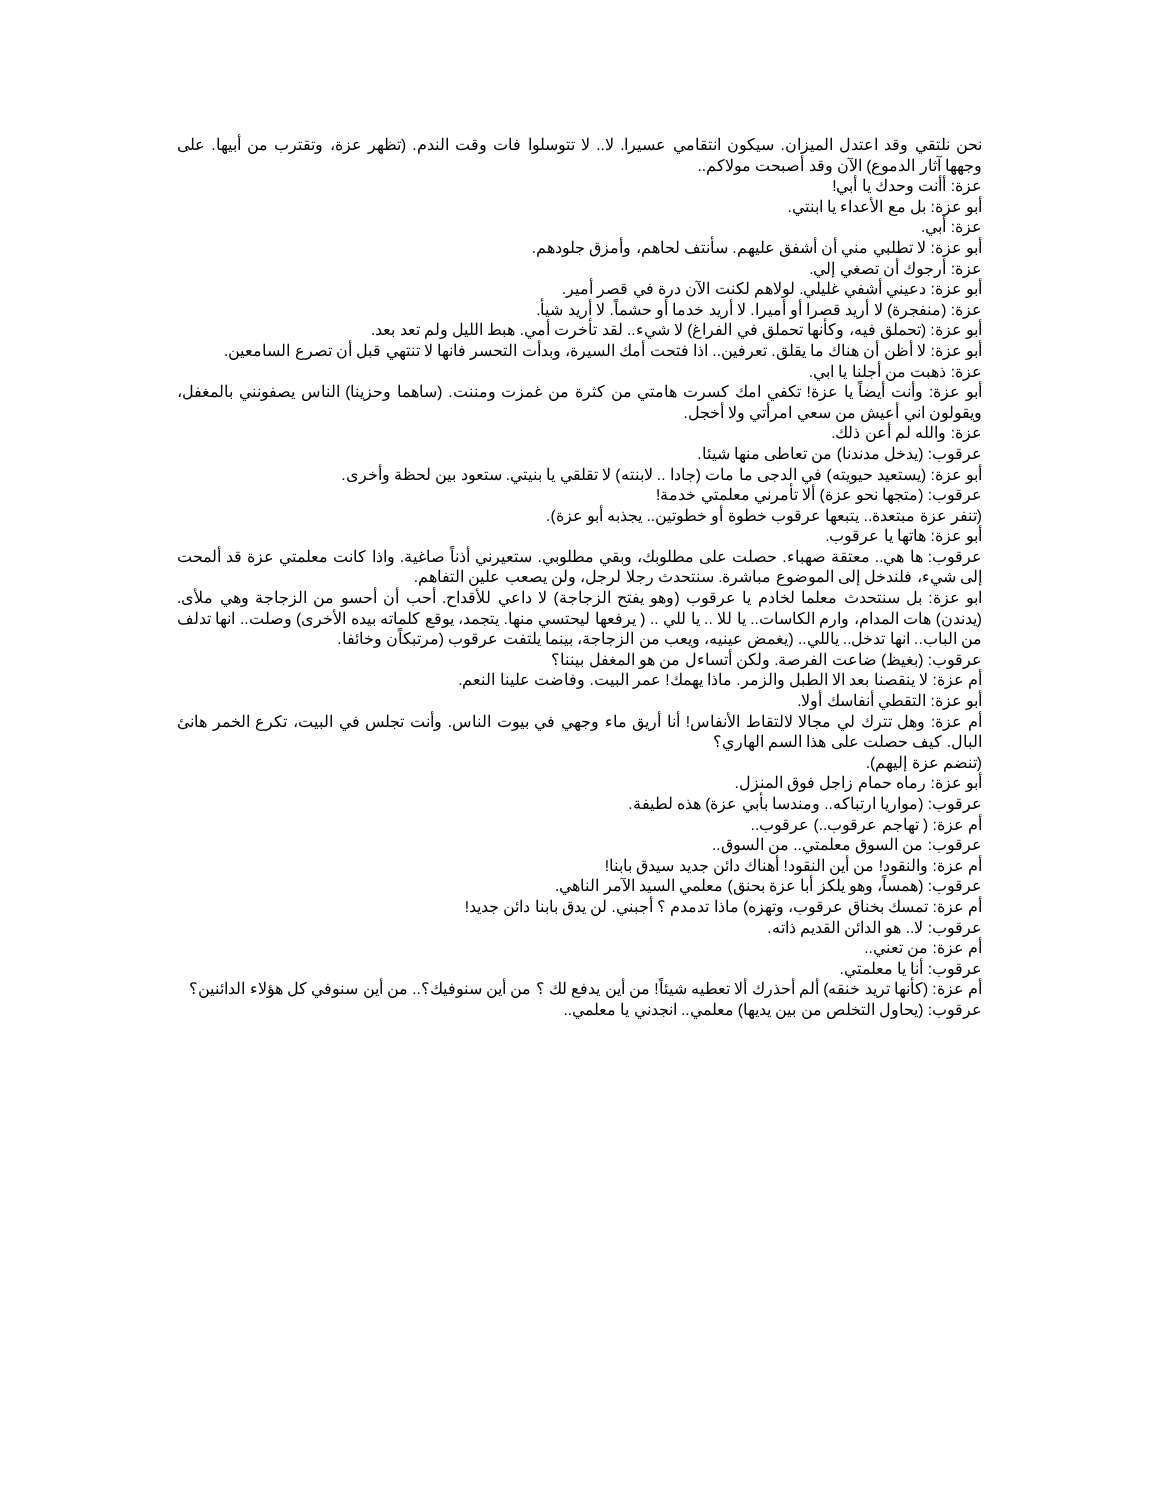نحن نلتقي وقد اعتدل الميزان. سيكون انتقامي عسيرا. لا.. لا تتوسلوا فات وقت الندم. (تظهر عزة، وتقترب من أبيها. على وجهها آثار الدموع) الآن وقد أصبحت مولاكم..
عزة: أأنت وحدك يا أبي!
أبو عزة: بل مع الأعداء يا ابنتي.
عزة: أبي.
أبو عزة: لا تطلبي مني أن أشفق عليهم. سأنتف لحاهم، وأمزق جلودهم.
عزة: أرجوك أن تصغي إلي.
أبو عزة: دعيني أشفي غليلي. لولاهم لكنت الآن درة في قصر أمير.
عزة: (منفجرة) لا أريد قصرا أو أميرا. لا أريد خدما أو حشماً. لا أريد شيأ.
أبو عزة: (تحملق فيه، وكأنها تحملق في الفراغ) لا شيء.. لقد تأخرت أمي. هبط الليل ولم تعد بعد.
أبو عزة: لا أظن أن هناك ما يقلق. تعرفين.. اذا فتحت أمك السيرة، وبدأت التحسر فانها لا تنتهي قبل أن تصرع السامعين.
عزة: ذهبت من أجلنا يا ابي.
أبو عزة: وأنت أيضاً يا عزة! تكفي امك كسرت هامتي من كثرة من غمزت ومننت. (ساهما وحزينا) الناس يصفونني بالمغفل، ويقولون اني أعيش من سعي امرأتي ولا أخجل.
عزة: والله لم أعن ذلك.
عرقوب: (يدخل مدندنا) من تعاطى منها شيئا.
أبو عزة: (يستعيد حيويته) في الدجى ما مات (جادا .. لابنته) لا تقلقي يا بنيتي. ستعود بين لحظة وأخرى.
عرقوب: (متجها نحو عزة) ألا تأمرني معلمتي خدمة!
(تنفر عزة مبتعدة.. يتبعها عرقوب خطوة أو خطوتين.. يجذبه أبو عزة).
أبو عزة: هاتها يا عرقوب.
عرقوب: ها هي.. معتقة صهباء. حصلت على مطلوبك، وبقي مطلوبي. ستعيرني أذناً صاغية. واذا كانت معلمتي عزة قد ألمحت إلى شيء، فلندخل إلى الموضوع مباشرة. سنتحدث رجلا لرجل، ولن يصعب علين التفاهم.
ابو عزة: بل سنتحدث معلما لخادم يا عرقوب (وهو يفتح الزجاجة) لا داعي للأقداح. أحب أن أحسو من الزجاجة وهي ملأى. (يدندن) هات المدام، وارم الكاسات.. يا للا .. يا للي .. ( يرفعها ليحتسي منها. يتجمد، يوقع كلماته بيده الأخرى) وصلت.. انها تدلف من الباب.. انها تدخل.. ياللي.. (يغمض عينيه، ويعب من الزجاجة، بينما يلتفت عرقوب (مرتبكاًن وخائفا.
عرقوب: (بغيظ) ضاعت الفرصة. ولكن أتساءل من هو المغفل بيننا؟
أم عزة: لا ينقصنا بعد الا الطبل والزمر. ماذا يهمك! عمر البيت. وفاضت علينا النعم.
أبو عزة: التقطي أنفاسك أولا.
أم عزة: وهل تترك لي مجالا لالتقاط الأنفاس! أنا أريق ماء وجهي في بيوت الناس. وأنت تجلس في البيت، تكرع الخمر هانئ البال. كيف حصلت على هذا السم الهاري؟
(تنضم عزة إليهم).
أبو عزة: رماه حمام زاجل فوق المنزل.
عرقوب: (مواريا ارتباكه.. ومندسا بأبي عزة) هذه لطيفة.
أم عزة: ( تهاجم عرقوب..) عرقوب..
عرقوب: من السوق معلمتي.. من السوق..
أم عزة: والنقود! من أين النقود! أهناك دائن جديد سيدق بابنا!
عرقوب: (همساً، وهو يلكز أبا عزة بحنق) معلمي السيد الآمر الناهي.
أم عزة: تمسك بخناق عرقوب، وتهزه) ماذا تدمدم ؟ أجبني. لن يدق بابنا دائن جديد!
عرقوب: لا.. هو الدائن القديم ذاته.
أم عزة: من تعني..
عرقوب: أنا يا معلمتي.
أم عزة: (كأنها تريد خنقه) ألم أحذرك ألا تعطيه شيئاً! من أين يدفع لك ؟ من أين سنوفيك؟.. من أين سنوفي كل هؤلاء الدائنين؟
عرقوب: (يحاول التخلص من بين يديها) معلمي.. انجدني يا معلمي..